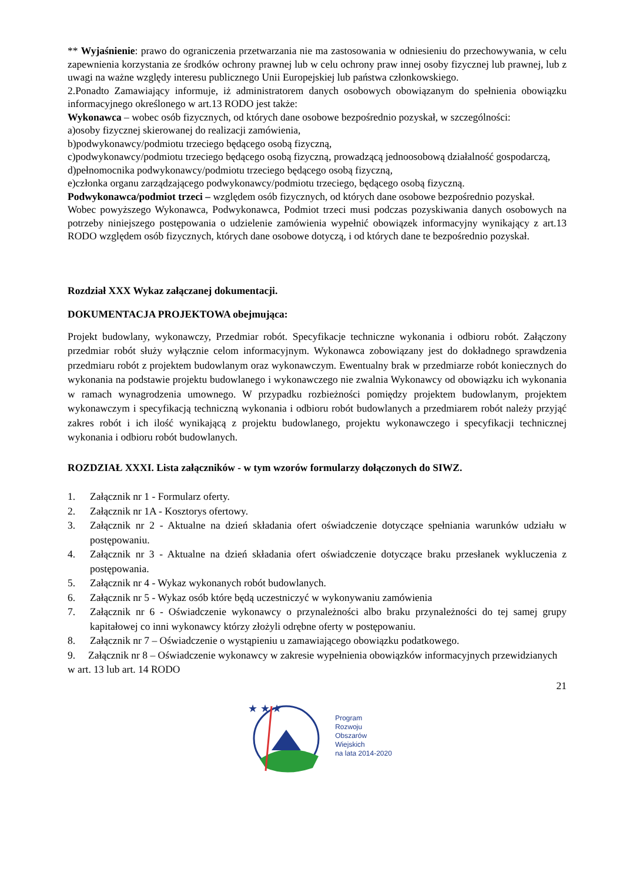** Wyjaśnienie: prawo do ograniczenia przetwarzania nie ma zastosowania w odniesieniu do przechowywania, w celu zapewnienia korzystania ze środków ochrony prawnej lub w celu ochrony praw innej osoby fizycznej lub prawnej, lub z uwagi na ważne względy interesu publicznego Unii Europejskiej lub państwa członkowskiego.
2.Ponadto Zamawiający informuje, iż administratorem danych osobowych obowiązanym do spełnienia obowiązku informacyjnego określonego w art.13 RODO jest także:
Wykonawca – wobec osób fizycznych, od których dane osobowe bezpośrednio pozyskał, w szczególności:
a)osoby fizycznej skierowanej do realizacji zamówienia,
b)podwykonawcy/podmiotu trzeciego będącego osobą fizyczną,
c)podwykonawcy/podmiotu trzeciego będącego osobą fizyczną, prowadzącą jednoosobową działalność gospodarczą,
d)pełnomocnika podwykonawcy/podmiotu trzeciego będącego osobą fizyczną,
e)członka organu zarządzającego podwykonawcy/podmiotu trzeciego, będącego osobą fizyczną.
Podwykonawca/podmiot trzeci – względem osób fizycznych, od których dane osobowe bezpośrednio pozyskał.
Wobec powyższego Wykonawca, Podwykonawca, Podmiot trzeci musi podczas pozyskiwania danych osobowych na potrzeby niniejszego postępowania o udzielenie zamówienia wypełnić obowiązek informacyjny wynikający z art.13 RODO względem osób fizycznych, których dane osobowe dotyczą, i od których dane te bezpośrednio pozyskał.
Rozdział XXX Wykaz załączanej dokumentacji.
DOKUMENTACJA PROJEKTOWA obejmująca:
Projekt budowlany, wykonawczy, Przedmiar robót. Specyfikacje techniczne wykonania i odbioru robót. Załączony przedmiar robót służy wyłącznie celom informacyjnym. Wykonawca zobowiązany jest do dokładnego sprawdzenia przedmiaru robót z projektem budowlanym oraz wykonawczym. Ewentualny brak w przedmiarze robót koniecznych do wykonania na podstawie projektu budowlanego i wykonawczego nie zwalnia Wykonawcy od obowiązku ich wykonania w ramach wynagrodzenia umownego. W przypadku rozbieżności pomiędzy projektem budowlanym, projektem wykonawczym i specyfikacją techniczną wykonania i odbioru robót budowlanych a przedmiarem robót należy przyjąć zakres robót i ich ilość wynikającą z projektu budowlanego, projektu wykonawczego i specyfikacji technicznej wykonania i odbioru robót budowlanych.
ROZDZIAŁ XXXI. Lista załączników - w tym wzorów formularzy dołączonych do SIWZ.
1. Załącznik nr 1 - Formularz oferty.
2. Załącznik nr 1A - Kosztorys ofertowy.
3. Załącznik nr 2 - Aktualne na dzień składania ofert oświadczenie dotyczące spełniania warunków udziału w postępowaniu.
4. Załącznik nr 3 - Aktualne na dzień składania ofert oświadczenie dotyczące braku przesłanek wykluczenia z postępowania.
5. Załącznik nr 4 - Wykaz wykonanych robót budowlanych.
6. Załącznik nr 5 - Wykaz osób które będą uczestniczyć w wykonywaniu zamówienia
7. Załącznik nr 6 - Oświadczenie wykonawcy o przynależności albo braku przynależności do tej samej grupy kapitałowej co inni wykonawcy którzy złożyli odrębne oferty w postępowaniu.
8. Załącznik nr 7 – Oświadczenie o wystąpieniu u zamawiającego obowiązku podatkowego.
9. Załącznik nr 8 – Oświadczenie wykonawcy w zakresie wypełnienia obowiązków informacyjnych przewidzianych w art. 13 lub art. 14 RODO
21
★ ★ ★
Program
Rozwoju
Obszarów
Wiejskich
na lata 2014-2020